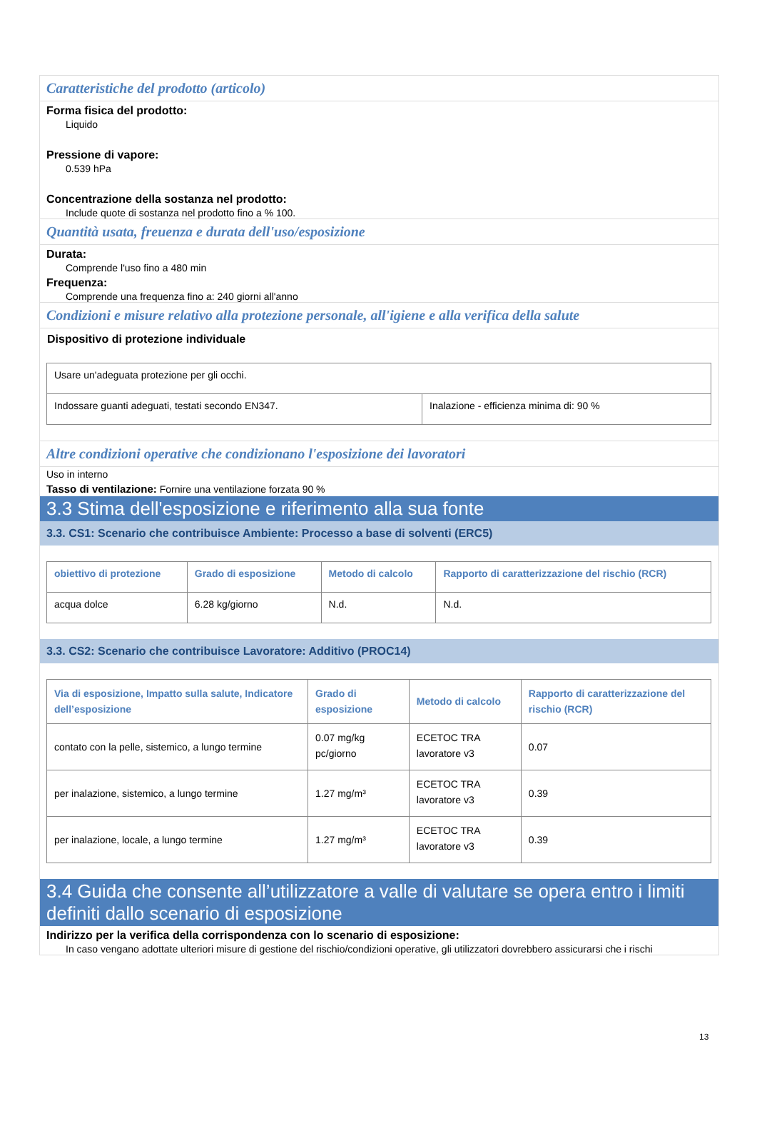Caratteristiche del prodotto (articolo)
Forma fisica del prodotto:
Liquido
Pressione di vapore:
0.539 hPa
Concentrazione della sostanza nel prodotto:
Include quote di sostanza nel prodotto fino a % 100.
Quantità usata, freuenza e durata dell'uso/esposizione
Durata:
Comprende l'uso fino a 480 min
Frequenza:
Comprende una frequenza fino a: 240 giorni all'anno
Condizioni e misure relativo alla protezione personale, all'igiene e alla verifica della salute
Dispositivo di protezione individuale
| Usare un'adeguata protezione per gli occhi. | |
| Indossare guanti adeguati, testati secondo EN347. | Inalazione - efficienza minima di: 90 % |
Altre condizioni operative che condizionano l'esposizione dei lavoratori
Uso in interno
Tasso di ventilazione: Fornire una ventilazione forzata 90 %
3.3 Stima dell'esposizione e riferimento alla sua fonte
3.3. CS1: Scenario che contribuisce Ambiente: Processo a base di solventi (ERC5)
| obiettivo di protezione | Grado di esposizione | Metodo di calcolo | Rapporto di caratterizzazione del rischio (RCR) |
| --- | --- | --- | --- |
| acqua dolce | 6.28 kg/giorno | N.d. | N.d. |
3.3. CS2: Scenario che contribuisce Lavoratore: Additivo (PROC14)
| Via di esposizione, Impatto sulla salute, Indicatore dell’esposizione | Grado di esposizione | Metodo di calcolo | Rapporto di caratterizzazione del rischio (RCR) |
| --- | --- | --- | --- |
| contato con la pelle, sistemico, a lungo termine | 0.07 mg/kg pc/giorno | ECETOC TRA lavoratore v3 | 0.07 |
| per inalazione, sistemico, a lungo termine | 1.27 mg/m³ | ECETOC TRA lavoratore v3 | 0.39 |
| per inalazione, locale, a lungo termine | 1.27 mg/m³ | ECETOC TRA lavoratore v3 | 0.39 |
3.4 Guida che consente all’utilizzatore a valle di valutare se opera entro i limiti definiti dallo scenario di esposizione
Indirizzo per la verifica della corrispondenza con lo scenario di esposizione:
In caso vengano adottate ulteriori misure di gestione del rischio/condizioni operative, gli utilizzatori dovrebbero assicurarsi che i rischi
13